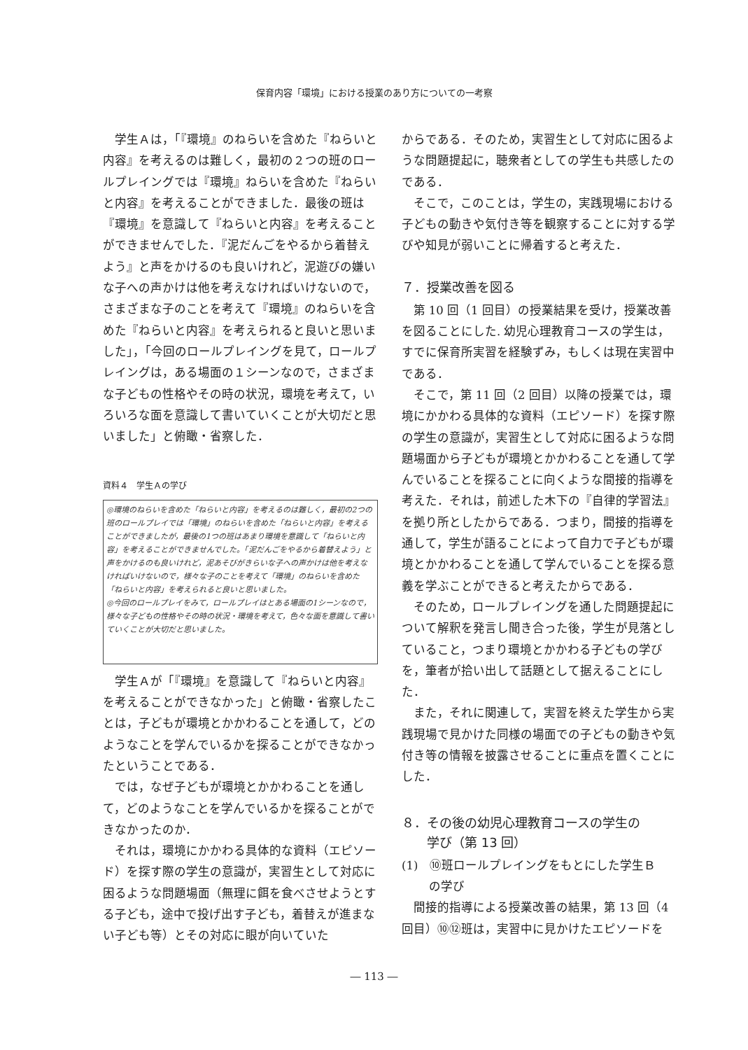保育内容「環境」における授業のあり方についての一考察
学生Ａは，「『環境』のねらいを含めた『ねらいと内容』を考えるのは難しく，最初の２つの班のロールプレイングでは『環境』ねらいを含めた『ねらいと内容』を考えることができました．最後の班は『環境』を意識して『ねらいと内容』を考えることができませんでした．『泥だんごをやるから着替えよう』と声をかけるのも良いけれど，泥遊びの嫌いな子への声かけは他を考えなければいけないので，さまざまな子のことを考えて『環境』のねらいを含めた『ねらいと内容』を考えられると良いと思いました」，「今回のロールプレイングを見て，ロールプレイングは，ある場面の１シーンなので，さまざまな子どもの性格やその時の状況，環境を考えて，いろいろな面を意識して書いていくことが大切だと思いました」と俯瞰・省察した．
資料４　学生Ａの学び
◎環境のねらいを含めた「ねらいと内容」を考えるのは難しく，最初の2つの班のロールプレイでは「環境」のねらいを含めた「ねらいと内容」を考えることができましたが，最後の1つの班はあまり環境を意識して「ねらいと内容」を考えることができませんでした。「泥だんごをやるから着替えよう」と声をかけるのも良いけれど，泥あそびがきらいな子への声かけは他を考えなければいけないので，様々な子のことを考えて「環境」のねらいを含めた「ねらいと内容」を考えられると良いと思いました。
◎今回のロールプレイをみて，ロールプレイはとある場面の1シーンなので，様々な子どもの性格やその時の状況・環境を考えて，色々な面を意識して書いていくことが大切だと思いました。
学生Ａが「『環境』を意識して『ねらいと内容』を考えることができなかった」と俯瞰・省察したことは，子どもが環境とかかわることを通して，どのようなことを学んでいるかを探ることができなかったということである．
では，なぜ子どもが環境とかかわることを通して，どのようなことを学んでいるかを探ることができなかったのか．
それは，環境にかかわる具体的な資料（エピソード）を探す際の学生の意識が，実習生として対応に困るような問題場面（無理に餌を食べさせようとする子ども，途中で投げ出す子ども，着替えが進まない子ども等）とその対応に眼が向いていた
からである．そのため，実習生として対応に困るような問題提起に，聴衆者としての学生も共感したのである．
そこで，このことは，学生の，実践現場における子どもの動きや気付き等を観察することに対する学びや知見が弱いことに帰着すると考えた．
７．授業改善を図る
第 10 回（1 回目）の授業結果を受け，授業改善を図ることにした. 幼児心理教育コースの学生は，すでに保育所実習を経験ずみ，もしくは現在実習中である．
そこで，第 11 回（2 回目）以降の授業では，環境にかかわる具体的な資料（エピソード）を探す際の学生の意識が，実習生として対応に困るような問題場面から子どもが環境とかかわることを通して学んでいることを探ることに向くような間接的指導を考えた．それは，前述した木下の『自律的学習法』を拠り所としたからである．つまり，間接的指導を通して，学生が語ることによって自力で子どもが環境とかかわることを通して学んでいることを探る意義を学ぶことができると考えたからである．
そのため，ロールプレイングを通した問題提起について解釈を発言し聞き合った後，学生が見落としていること，つまり環境とかかわる子どもの学びを，筆者が拾い出して話題として据えることにした．
また，それに関連して，実習を終えた学生から実践現場で見かけた同様の場面での子どもの動きや気付き等の情報を披露させることに重点を置くことにした．
８．その後の幼児心理教育コースの学生の
　　学び（第 13 回）
(1)　⑩班ロールプレイングをもとにした学生Ｂ
　　 の学び
間接的指導による授業改善の結果，第 13 回（4 回目）⑩⑫班は，実習中に見かけたエピソードを
― 113 ―